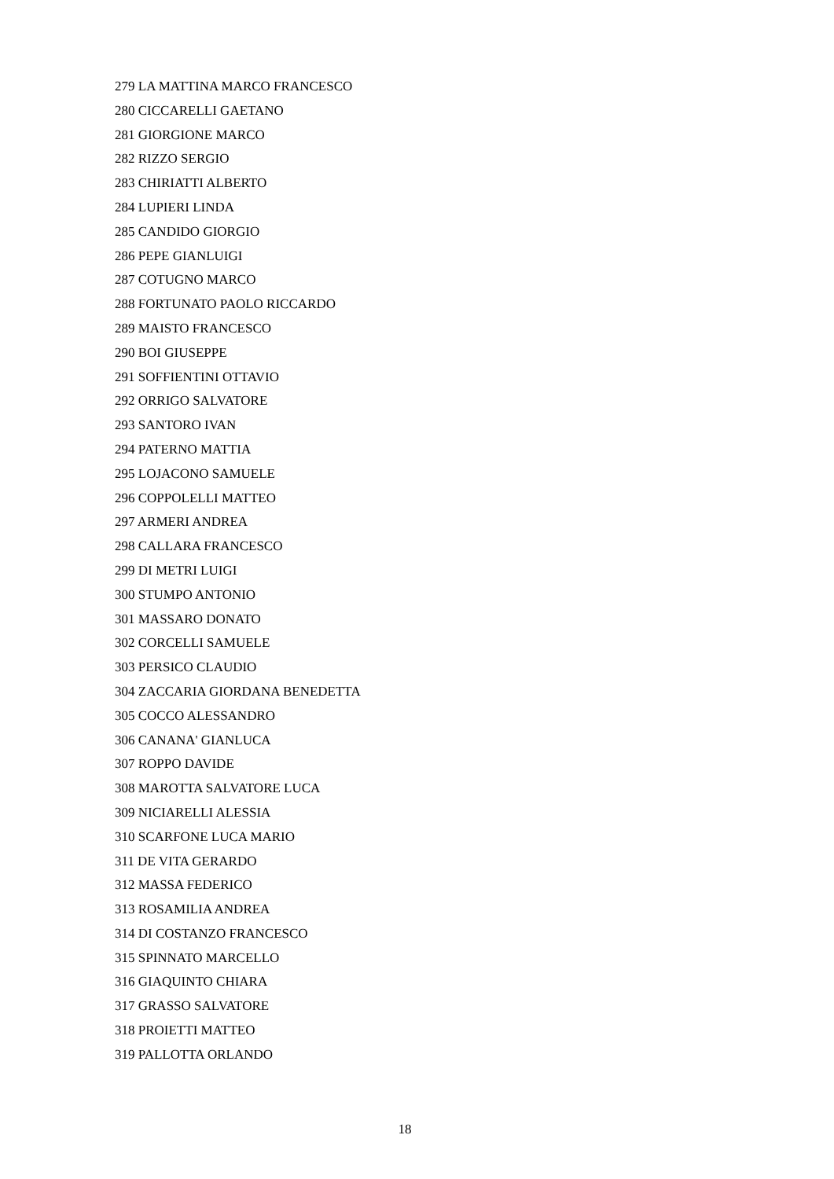279 LA MATTINA MARCO FRANCESCO
280 CICCARELLI GAETANO
281 GIORGIONE MARCO
282 RIZZO SERGIO
283 CHIRIATTI ALBERTO
284 LUPIERI LINDA
285 CANDIDO GIORGIO
286 PEPE GIANLUIGI
287 COTUGNO MARCO
288 FORTUNATO PAOLO RICCARDO
289 MAISTO FRANCESCO
290 BOI GIUSEPPE
291 SOFFIENTINI OTTAVIO
292 ORRIGO SALVATORE
293 SANTORO IVAN
294 PATERNO MATTIA
295 LOJACONO SAMUELE
296 COPPOLELLI MATTEO
297 ARMERI ANDREA
298 CALLARA FRANCESCO
299 DI METRI LUIGI
300 STUMPO ANTONIO
301 MASSARO DONATO
302 CORCELLI SAMUELE
303 PERSICO CLAUDIO
304 ZACCARIA GIORDANA BENEDETTA
305 COCCO ALESSANDRO
306 CANANA' GIANLUCA
307 ROPPO DAVIDE
308 MAROTTA SALVATORE LUCA
309 NICIARELLI ALESSIA
310 SCARFONE LUCA MARIO
311 DE VITA GERARDO
312 MASSA FEDERICO
313 ROSAMILIA ANDREA
314 DI COSTANZO FRANCESCO
315 SPINNATO MARCELLO
316 GIAQUINTO CHIARA
317 GRASSO SALVATORE
318 PROIETTI MATTEO
319 PALLOTTA ORLANDO
18